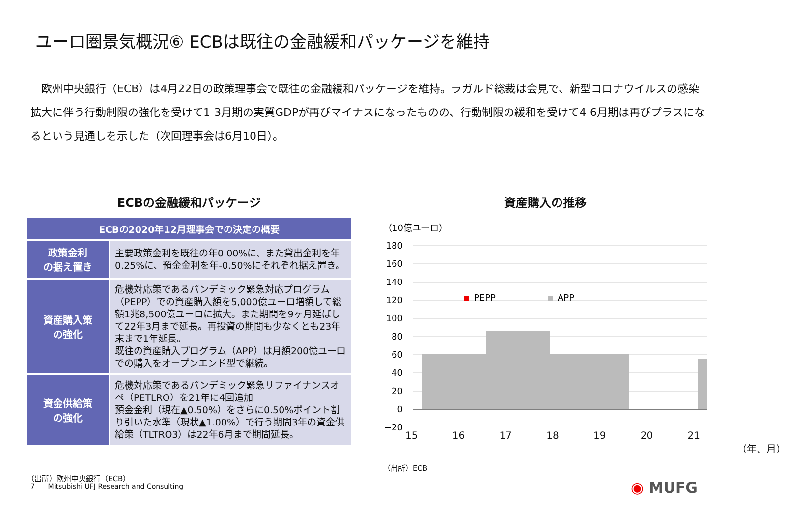ユーロ圏景気概況⑥ ECBは既往の金融緩和パッケージを維持
　欧州中央銀行（ECB）は4月22日の政策理事会で既往の金融緩和パッケージを維持。ラガルド総裁は会見で、新型コロナウイルスの感染拡大に伴う行動制限の強化を受けて1-3月期の実質GDPが再びマイナスになったものの、行動制限の緩和を受けて4-6月期は再びプラスになるという見通しを示した（次回理事会は6月10日）。
ECBの金融緩和パッケージ
| ECBの2020年12月理事会での決定の概要 | |
| --- | --- |
| 政策金利 の据え置き | 主要政策金利を既往の年0.00%に、また貸出金利を年0.25%に、預金金利を年-0.50%にそれぞれ据え置き。 |
| 資産購入策 の強化 | 危機対応策であるパンデミック緊急対応プログラム（PEPP）での資産購入額を5,000億ユーロ増額して総額1兆8,500億ユーロに拡大。また期間を9ヶ月延ばして22年3月まで延長。再投資の期間も少なくとも23年末まで1年延長。 既往の資産購入プログラム（APP）は月額200億ユーロでの購入をオープンエンド型で継続。 |
| 資金供給策 の強化 | 危機対応策であるパンデミック緊急リファイナンスオペ（PETLRO）を21年に4回追加 預金金利（現在▲0.50%）をさらに0.50%ポイント割り引いた水準（現状▲1.00%）で行う期間3年の資金供給策（TLTRO3）は22年6月まで期間延長。 |
（出所）欧州中央銀行（ECB）
資産購入の推移
（10億ユーロ）
180
160
140
120
100
80
60
40
20
0
−20
PEPP
APP
15 16 17 18 19 20 21
（年、月）
（出所）ECB
7 Mitsubishi UFJ Research and Consulting
◉ MUFG